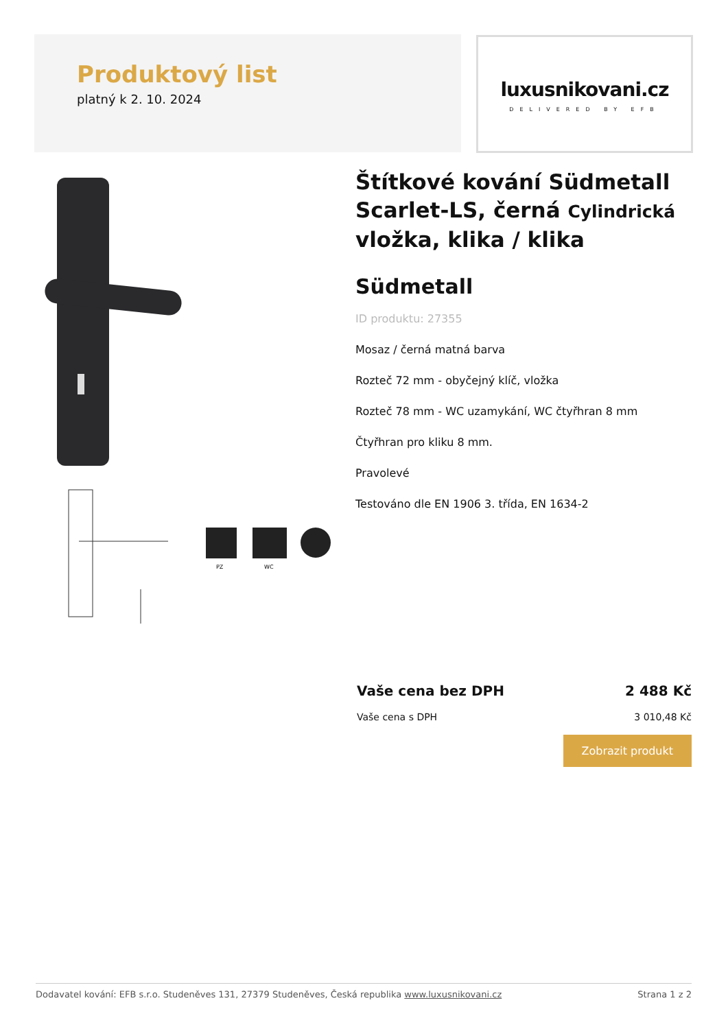Produktový list
platný k 2. 10. 2024
luxusnikovani.cz
DELIVERED BY EFB
PZ
WC
Štítkové kování Südmetall Scarlet-LS, černá Cylindrická vložka, klika / klika
Südmetall
ID produktu: 27355
Mosaz / černá matná barva
Rozteč 72 mm - obyčejný klíč, vložka
Rozteč 78 mm - WC uzamykání, WC čtyřhran 8 mm
Čtyřhran pro kliku 8 mm.
Pravolevé
Testováno dle EN 1906 3. třída, EN 1634-2
Vaše cena bez DPH 2 488 Kč
Vaše cena s DPH 3 010,48 Kč
Zobrazit produkt
Dodavatel kování: EFB s.r.o. Studeněves 131, 27379 Studeněves, Česká republika www.luxusnikovani.cz Strana 1 z 2